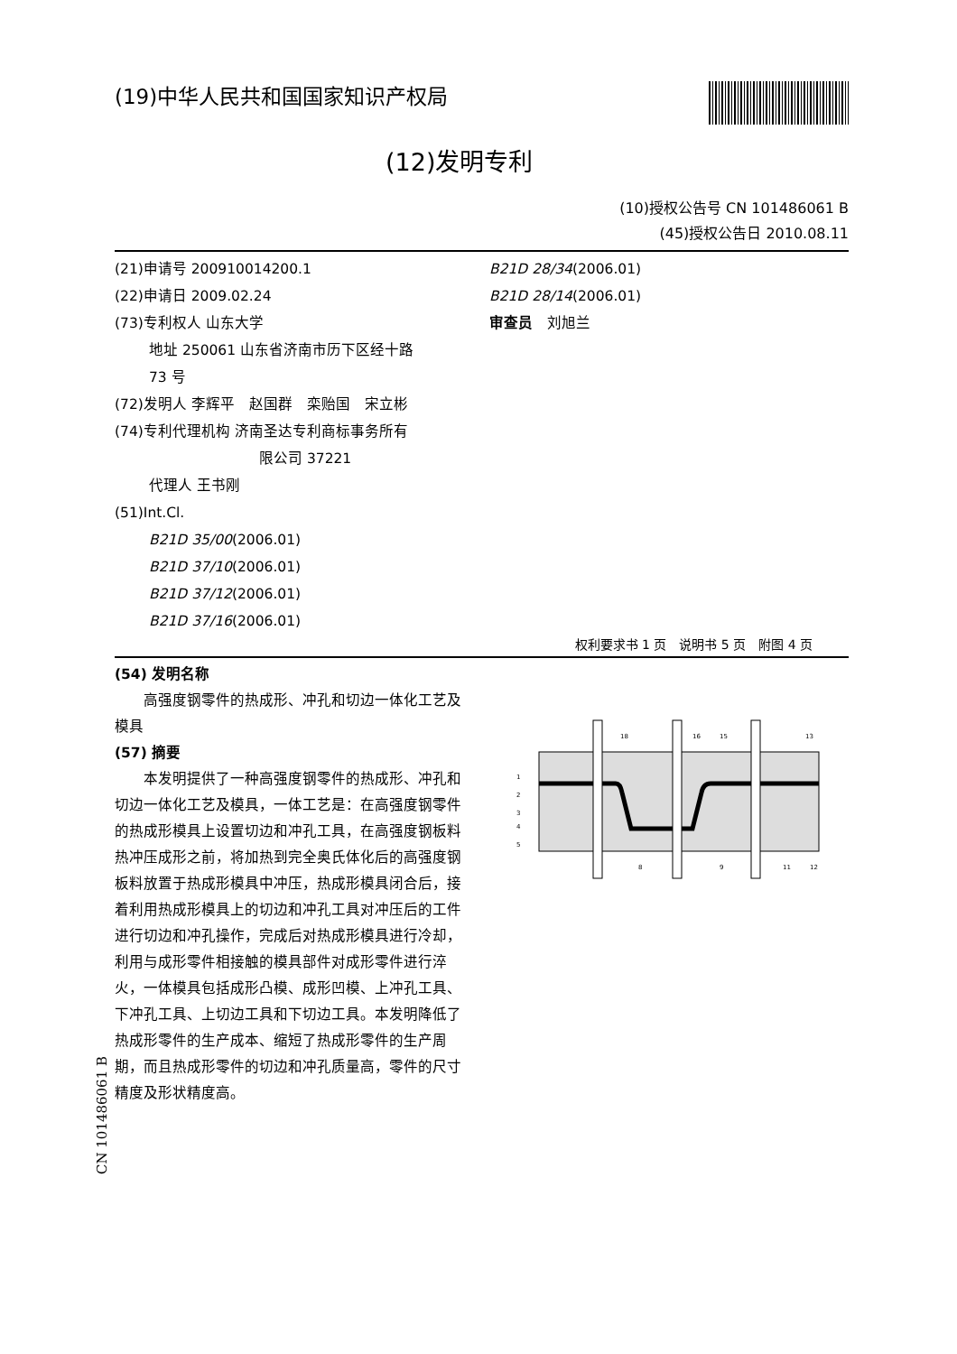(19)中华人民共和国国家知识产权局
(12)发明专利
(10)授权公告号 CN 101486061 B
(45)授权公告日 2010.08.11
(21)申请号 200910014200.1
(22)申请日 2009.02.24
(73)专利权人 山东大学
地址 250061 山东省济南市历下区经十路
73 号
(72)发明人 李辉平　赵国群　栾贻国　宋立彬
(74)专利代理机构 济南圣达专利商标事务所有
限公司 37221
代理人 王书刚
(51)Int.Cl.
B21D 35/00(2006.01)
B21D 37/10(2006.01)
B21D 37/12(2006.01)
B21D 37/16(2006.01)
B21D 28/34(2006.01)
B21D 28/14(2006.01)
审查员　刘旭兰
权利要求书 1 页　说明书 5 页　附图 4 页
(54) 发明名称
　　高强度钢零件的热成形、冲孔和切边一体化工艺及模具
(57) 摘要
　　本发明提供了一种高强度钢零件的热成形、冲孔和切边一体化工艺及模具，一体工艺是：在高强度钢零件的热成形模具上设置切边和冲孔工具，在高强度钢板料热冲压成形之前，将加热到完全奥氏体化后的高强度钢板料放置于热成形模具中冲压，热成形模具闭合后，接着利用热成形模具上的切边和冲孔工具对冲压后的工件进行切边和冲孔操作，完成后对热成形模具进行冷却，利用与成形零件相接触的模具部件对成形零件进行淬火，一体模具包括成形凸模、成形凹模、上冲孔工具、下冲孔工具、上切边工具和下切边工具。本发明降低了热成形零件的生产成本、缩短了热成形零件的生产周期，而且热成形零件的切边和冲孔质量高，零件的尺寸精度及形状精度高。
1
2
3
4
5
18
15
16
13
8
9
11
12
CN 101486061 B